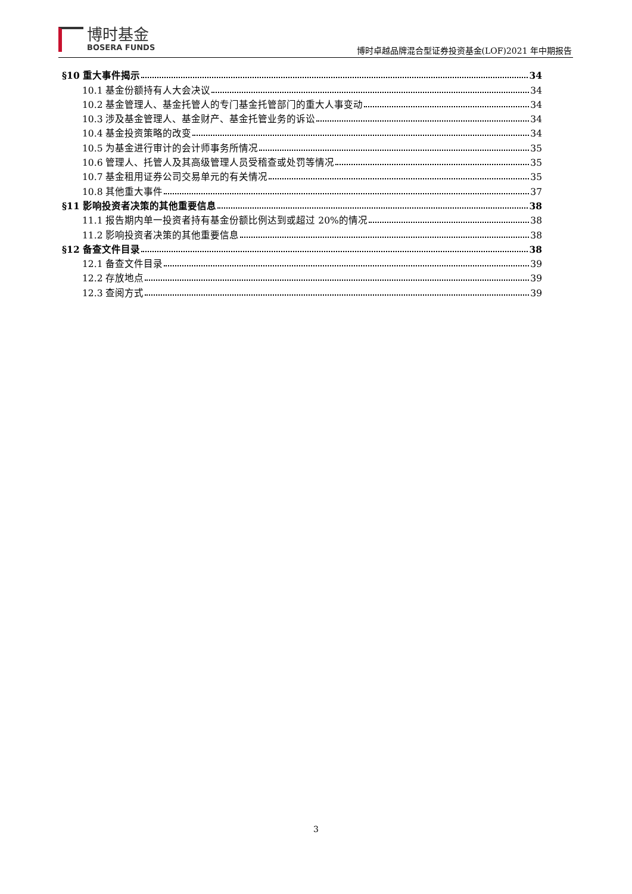博时基金
BOSERA FUNDS
博时卓越品牌混合型证券投资基金(LOF)2021 年中期报告
§10 重大事件揭示 34
10.1 基金份额持有人大会决议 34
10.2 基金管理人、基金托管人的专门基金托管部门的重大人事变动 34
10.3 涉及基金管理人、基金财产、基金托管业务的诉讼 34
10.4 基金投资策略的改变 34
10.5 为基金进行审计的会计师事务所情况 35
10.6 管理人、托管人及其高级管理人员受稽查或处罚等情况 35
10.7 基金租用证券公司交易单元的有关情况 35
10.8 其他重大事件 37
§11 影响投资者决策的其他重要信息 38
11.1 报告期内单一投资者持有基金份额比例达到或超过 20%的情况 38
11.2 影响投资者决策的其他重要信息 38
§12 备查文件目录 38
12.1 备查文件目录 39
12.2 存放地点 39
12.3 查阅方式 39
3